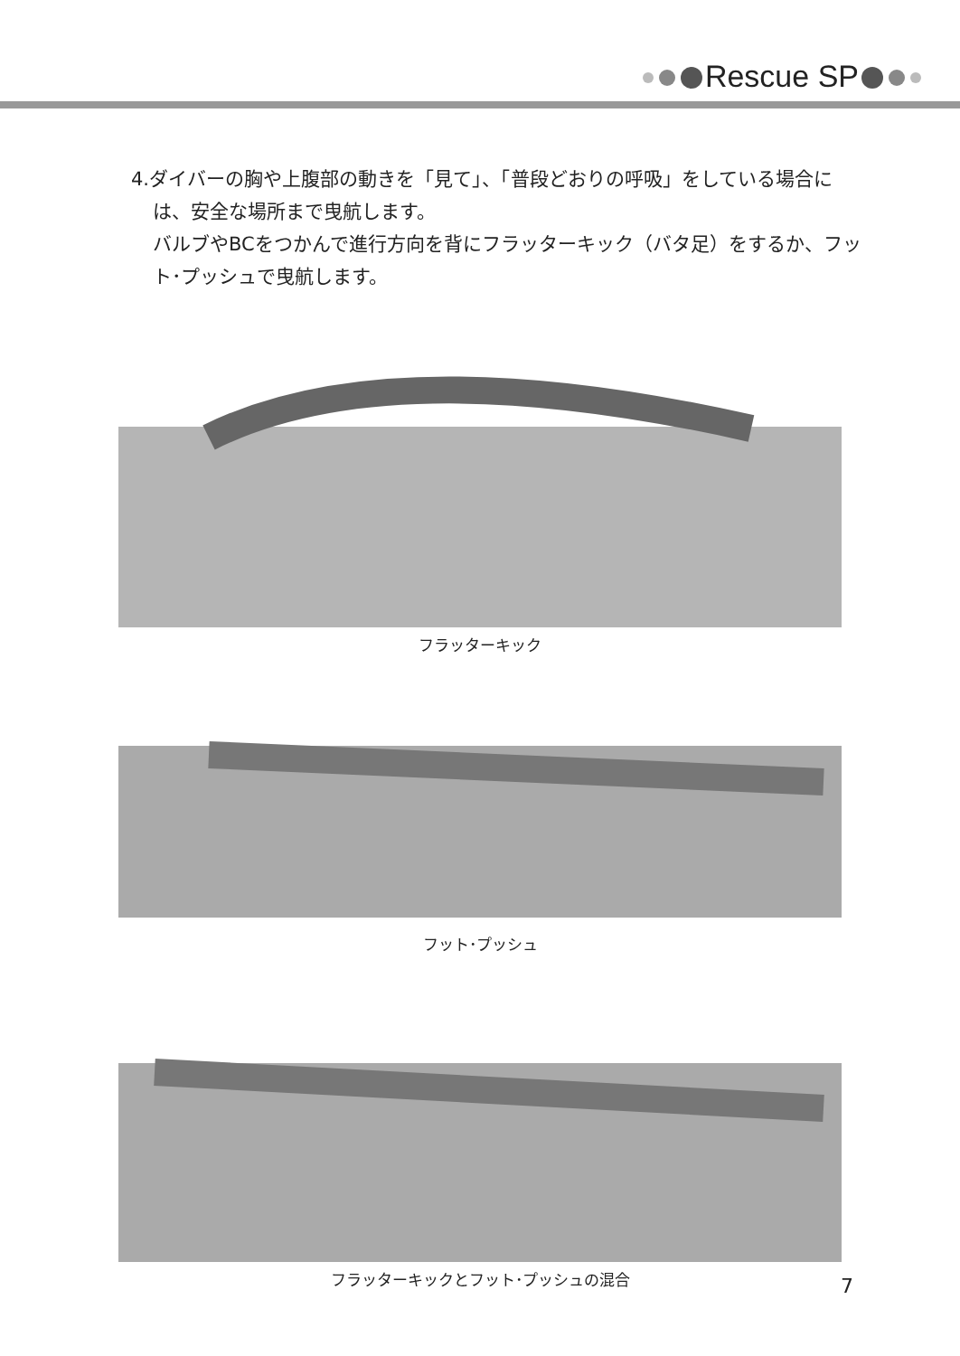Rescue SP
4.ダイバーの胸や上腹部の動きを「見て」、「普段どおりの呼吸」をしている場合には、安全な場所まで曳航します。
バルブやBCをつかんで進行方向を背にフラッターキック（バタ足）をするか、フット･プッシュで曳航します。
フラッターキック
フット･プッシュ
フラッターキックとフット･プッシュの混合
7